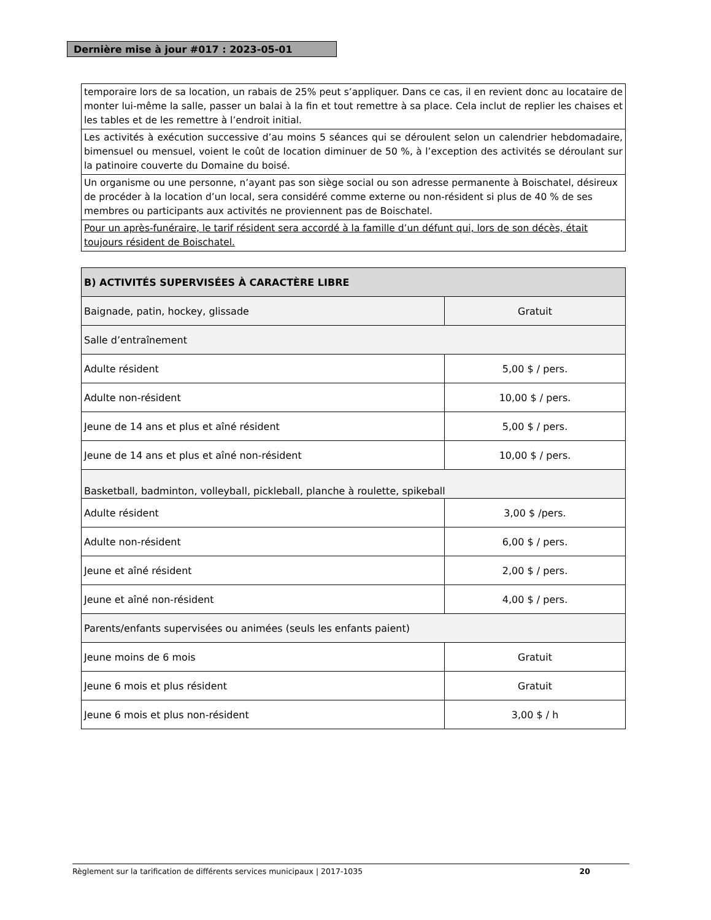Dernière mise à jour #017 : 2023-05-01
| temporaire lors de sa location, un rabais de 25% peut s’appliquer. Dans ce cas, il en revient donc au locataire de monter lui-même la salle, passer un balai à la fin et tout remettre à sa place. Cela inclut de replier les chaises et les tables et de les remettre à l’endroit initial. |
| Les activités à exécution successive d’au moins 5 séances qui se déroulent selon un calendrier hebdomadaire, bimensuel ou mensuel, voient le coût de location diminuer de 50 %, à l’exception des activités se déroulant sur la patinoire couverte du Domaine du boisé. |
| Un organisme ou une personne, n’ayant pas son siège social ou son adresse permanente à Boischatel, désireux de procéder à la location d’un local, sera considéré comme externe ou non-résident si plus de 40 % de ses membres ou participants aux activités ne proviennent pas de Boischatel. |
| Pour un après-funéraire, le tarif résident sera accordé à la famille d’un défunt qui, lors de son décès, était toujours résident de Boischatel. |
| B) ACTIVITÉS SUPERVISÉES À CARACTÈRE LIBRE | |
| Baignade, patin, hockey, glissade | Gratuit |
| Salle d’entraînement | |
| Adulte résident | 5,00 $ / pers. |
| Adulte non-résident | 10,00 $ / pers. |
| Jeune de 14 ans et plus et aîné résident | 5,00 $ / pers. |
| Jeune de 14 ans et plus et aîné non-résident | 10,00 $ / pers. |
| Basketball, badminton, volleyball, pickleball, planche à roulette, spikeball | |
| Adulte résident | 3,00 $ /pers. |
| Adulte non-résident | 6,00 $ / pers. |
| Jeune et aîné résident | 2,00 $ / pers. |
| Jeune et aîné non-résident | 4,00 $ / pers. |
| Parents/enfants supervisées ou animées (seuls les enfants paient) | |
| Jeune moins de 6 mois | Gratuit |
| Jeune 6 mois et plus résident | Gratuit |
| Jeune 6 mois et plus non-résident | 3,00 $ / h |
Règlement sur la tarification de différents services municipaux | 2017-1035 20